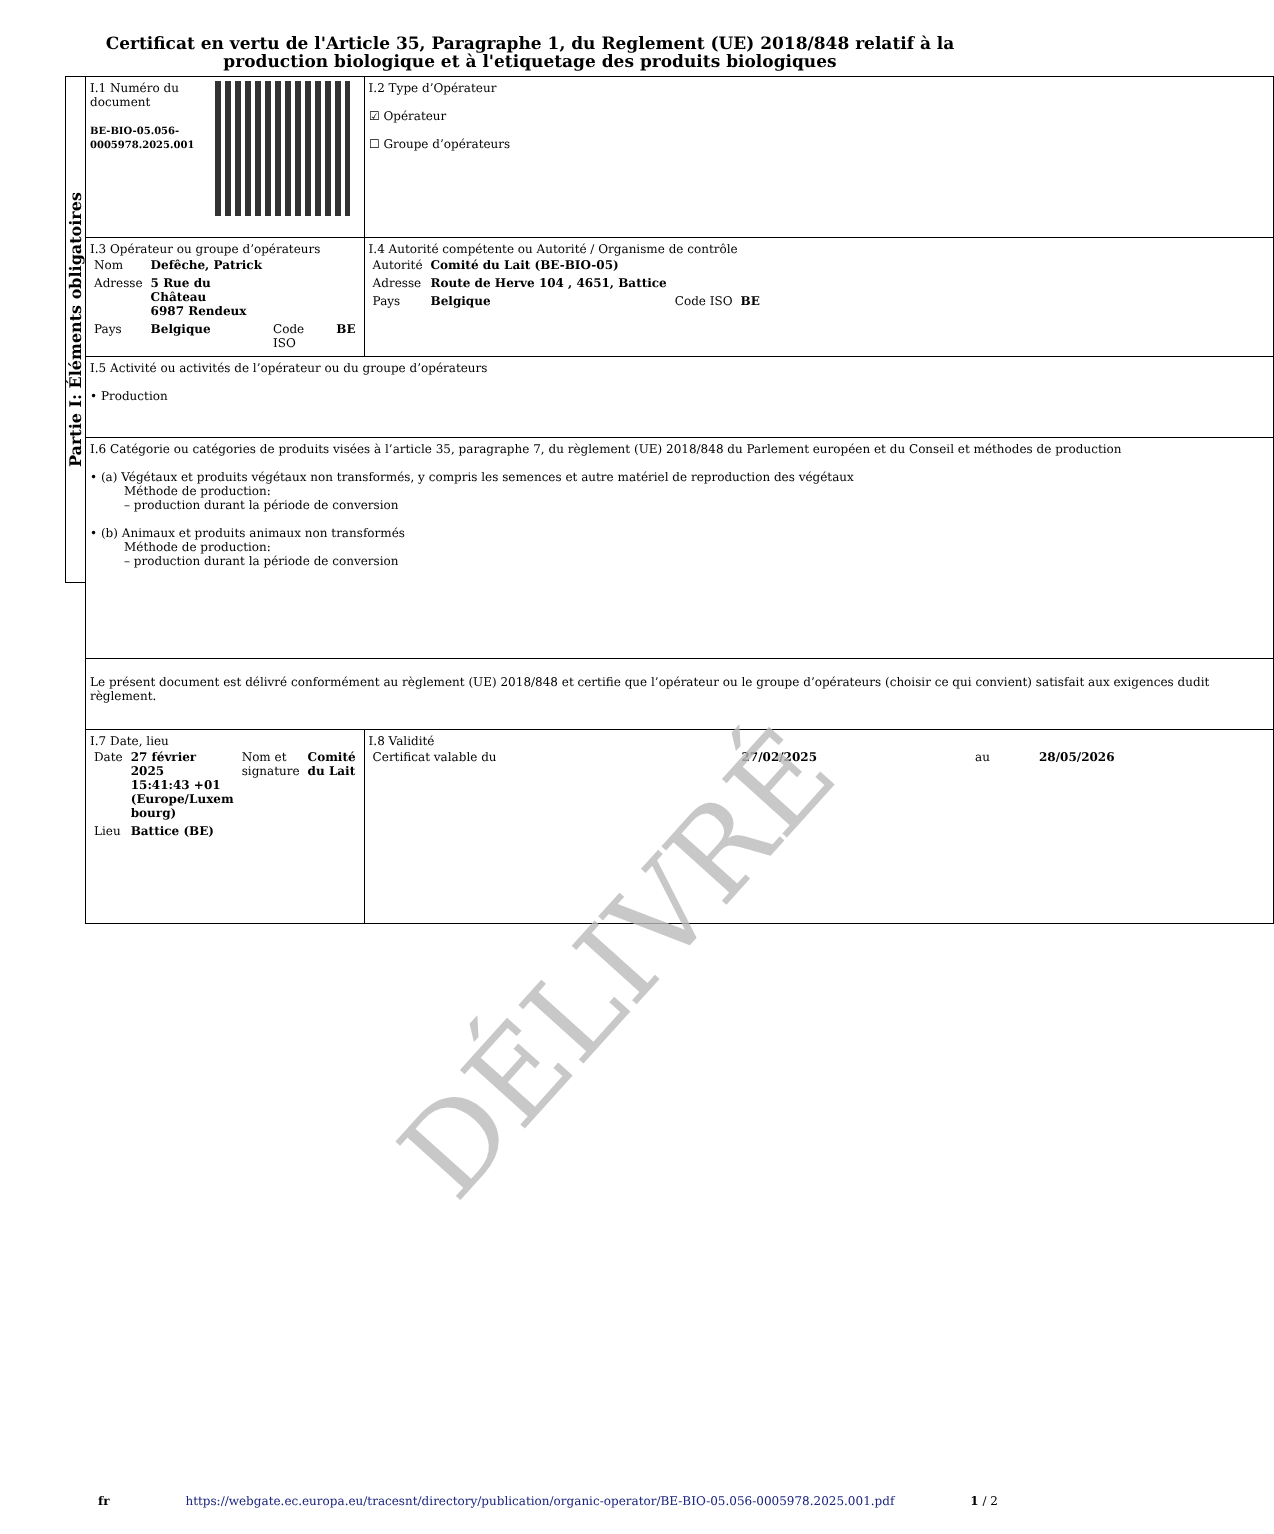Certificat en vertu de l'Article 35, Paragraphe 1, du Reglement (UE) 2018/848 relatif à la production biologique et à l'etiquetage des produits biologiques
Partie I: Éléments obligatoires
| I.1 Numéro du document BE-BIO-05.056-0005978.2025.001 | I.2 Type d’Opérateur ☑ Opérateur ☐ Groupe d’opérateurs |
| I.3 Opérateur ou groupe d’opérateurs / Nom / Defêche, Patrick / / / / Adresse / 5 Rue du Château 6987 Rendeux / / / / Pays / Belgique / Code ISO / BE / | I.4 Autorité compétente ou Autorité / Organisme de contrôle / Autorité / Comité du Lait (BE-BIO-05) / / / / Adresse / Route de Herve 104 , 4651, Battice / / / / Pays / Belgique / Code ISO / BE / |
| I.5 Activité ou activités de l’opérateur ou du groupe d’opérateurs • Production | |
| I.6 Catégorie ou catégories de produits visées à l’article 35, paragraphe 7, du règlement (UE) 2018/848 du Parlement européen et du Conseil et méthodes de production • (a) Végétaux et produits végétaux non transformés, y compris les semences et autre matériel de reproduction des végétaux Méthode de production: – production durant la période de conversion • (b) Animaux et produits animaux non transformés Méthode de production: – production durant la période de conversion | |
| Le présent document est délivré conformément au règlement (UE) 2018/848 et certifie que l’opérateur ou le groupe d’opérateurs (choisir ce qui convient) satisfait aux exigences dudit règlement. | |
| I.7 Date, lieu / Date / 27 février 2025 15:41:43 +01 (Europe/Luxem bourg) / Nom et signature / Comité du Lait / / Lieu / Battice (BE) / / / | I.8 Validité / Certificat valable du / 27/02/2025 / au / 28/05/2026 / |
DÉLIVRÉ
fr https://webgate.ec.europa.eu/tracesnt/directory/publication/organic-operator/BE-BIO-05.056-0005978.2025.001.pdf 1 / 2